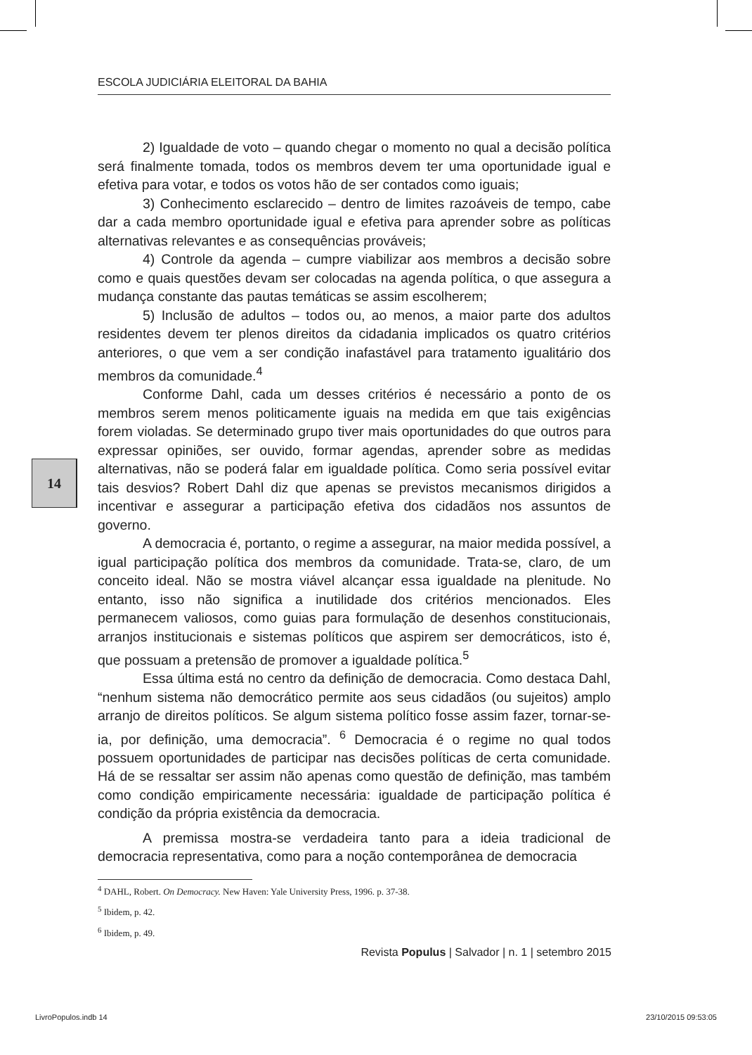ESCOLA JUDICIÁRIA ELEITORAL DA BAHIA
2) Igualdade de voto – quando chegar o momento no qual a decisão política será finalmente tomada, todos os membros devem ter uma oportunidade igual e efetiva para votar, e todos os votos hão de ser contados como iguais;
3) Conhecimento esclarecido – dentro de limites razoáveis de tempo, cabe dar a cada membro oportunidade igual e efetiva para aprender sobre as políticas alternativas relevantes e as consequências prováveis;
4) Controle da agenda – cumpre viabilizar aos membros a decisão sobre como e quais questões devam ser colocadas na agenda política, o que assegura a mudança constante das pautas temáticas se assim escolherem;
5) Inclusão de adultos – todos ou, ao menos, a maior parte dos adultos residentes devem ter plenos direitos da cidadania implicados os quatro critérios anteriores, o que vem a ser condição inafastável para tratamento igualitário dos membros da comunidade.<sup>4</sup>
Conforme Dahl, cada um desses critérios é necessário a ponto de os membros serem menos politicamente iguais na medida em que tais exigências forem violadas. Se determinado grupo tiver mais oportunidades do que outros para expressar opiniões, ser ouvido, formar agendas, aprender sobre as medidas alternativas, não se poderá falar em igualdade política. Como seria possível evitar tais desvios? Robert Dahl diz que apenas se previstos mecanismos dirigidos a incentivar e assegurar a participação efetiva dos cidadãos nos assuntos de governo.
A democracia é, portanto, o regime a assegurar, na maior medida possível, a igual participação política dos membros da comunidade. Trata-se, claro, de um conceito ideal. Não se mostra viável alcançar essa igualdade na plenitude. No entanto, isso não significa a inutilidade dos critérios mencionados. Eles permanecem valiosos, como guias para formulação de desenhos constitucionais, arranjos institucionais e sistemas políticos que aspirem ser democráticos, isto é, que possuam a pretensão de promover a igualdade política.<sup>5</sup>
Essa última está no centro da definição de democracia. Como destaca Dahl, “nenhum sistema não democrático permite aos seus cidadãos (ou sujeitos) amplo arranjo de direitos políticos. Se algum sistema político fosse assim fazer, tornar-se-ia, por definição, uma democracia”. <sup>6</sup> Democracia é o regime no qual todos possuem oportunidades de participar nas decisões políticas de certa comunidade. Há de se ressaltar ser assim não apenas como questão de definição, mas também como condição empiricamente necessária: igualdade de participação política é condição da própria existência da democracia.
A premissa mostra-se verdadeira tanto para a ideia tradicional de democracia representativa, como para a noção contemporânea de democracia
14
<sup>4</sup> DAHL, Robert. On Democracy. New Haven: Yale University Press, 1996. p. 37-38.
<sup>5</sup> Ibidem, p. 42.
<sup>6</sup> Ibidem, p. 49.
Revista Populus | Salvador | n. 1 | setembro 2015
LivroPopulos.indb 14 23/10/2015 09:53:05